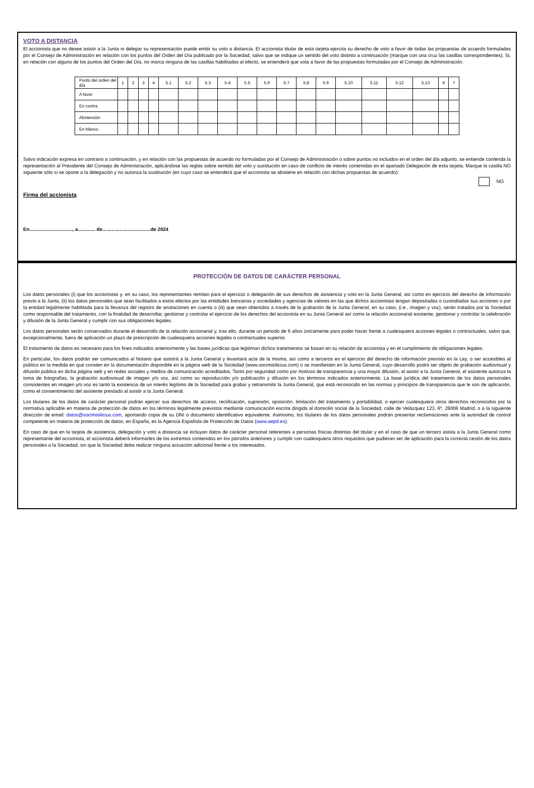VOTO A DISTANCIA
El accionista que no desee asistir a la Junta ni delegar su representación puede emitir su voto a distancia. El accionista titular de esta tarjeta ejercita su derecho de voto a favor de todas las propuestas de acuerdo formuladas por el Consejo de Administración en relación con los puntos del Orden del Día publicado por la Sociedad, salvo que se indique un sentido del voto distinto a continuación (marque con una cruz las casillas correspondientes). Si, en relación con alguno de los puntos del Orden del Día, no marca ninguna de las casillas habilitadas al efecto, se entenderá que vota a favor de las propuestas formuladas por el Consejo de Administración.
| Punto del orden del día | 1 | 2 | 3 | 4 | 5.1 | 5.2 | 5.3 | 5.4 | 5.5 | 5.6 | 5.7 | 5.8 | 5.9 | 5.10 | 5.11 | 5.12 | 5.13 | 6 | 7 |
| --- | --- | --- | --- | --- | --- | --- | --- | --- | --- | --- | --- | --- | --- | --- | --- | --- | --- | --- | --- |
| A favor | | | | | | | | | | | | | | | | | | | |
| En contra | | | | | | | | | | | | | | | | | | | |
| Abstención | | | | | | | | | | | | | | | | | | | |
| En blanco | | | | | | | | | | | | | | | | | | | |
Salvo indicación expresa en contrario a continuación, y en relación con las propuestas de acuerdo no formuladas por el Consejo de Administración o sobre puntos no incluidos en el orden del día adjunto, se entiende conferida la representación al Presidente del Consejo de Administración, aplicándose las reglas sobre sentido del voto y sustitución en caso de conflicto de interés contenidas en el apartado Delegación de esta tarjeta. Marque la casilla NO siguiente sólo si se opone a la delegación y no autoriza la sustitución (en cuyo caso se entenderá que el accionista se abstiene en relación con dichas propuestas de acuerdo):
NO
Firma del accionista
En................................, a............. de....................................de 2024
PROTECCIÓN DE DATOS DE CARÁCTER PERSONAL
Los datos personales (i) que los accionistas y, en su caso, los representantes remitan para el ejercicio o delegación de sus derechos de asistencia y voto en la Junta General, así como en ejercicio del derecho de información previo a la Junta, (ii) los datos personales que sean facilitados a estos efectos por las entidades bancarias y sociedades y agencias de valores en las que dichos accionistas tengan depositadas o custodiadas sus acciones o por la entidad legalmente habilitada para la llevanza del registro de anotaciones en cuenta o (iii) que sean obtenidos a través de la grabación de la Junta General, en su caso, (i.e., imagen y voz), serán tratados por la Sociedad como responsable del tratamiento, con la finalidad de desarrollar, gestionar y controlar el ejercicio de los derechos del accionista en su Junta General así como la relación accionarial existente, gestionar y controlar la celebración y difusión de la Junta General y cumplir con sus obligaciones legales.
Los datos personales serán conservados durante el desarrollo de la relación accionarial y, tras ello, durante un periodo de 6 años únicamente para poder hacer frente a cualesquiera acciones legales o contractuales, salvo que, excepcionalmente, fuera de aplicación un plazo de prescripción de cualesquiera acciones legales o contractuales superior.
El tratamiento de datos es necesario para los fines indicados anteriormente y las bases jurídicas que legitiman dichos tratamientos se basan en su relación de accionista y en el cumplimiento de obligaciones legales.
En particular, los datos podrán ser comunicados al Notario que asistirá a la Junta General y levantará acta de la misma, así como a terceros en el ejercicio del derecho de información previsto en la Ley, o ser accesibles al público en la medida en que consten en la documentación disponible en la página web de la Sociedad (www.socimisilicius.com) o se manifiesten en la Junta General, cuyo desarrollo podrá ser objeto de grabación audiovisual y difusión pública en dicha página web y en redes sociales y medios de comunicación acreditados. Tanto por seguridad como por motivos de transparencia y una mayor difusión, al asistir a la Junta General, el asistente autoriza la toma de fotografías, la grabación audiovisual de imagen y/o voz, así como su reproducción y/o publicación y difusión en los términos indicados anteriormente. La base jurídica del tratamiento de los datos personales consistentes en imagen y/o voz es tanto la existencia de un interés legítimo de la Sociedad para grabar y retransmitir la Junta General, que está reconocido en las normas y principios de transparencia que le son de aplicación, como el consentimiento del asistente prestado al asistir a la Junta General.
Los titulares de los datos de carácter personal podrán ejercer sus derechos de acceso, rectificación, supresión, oposición, limitación del tratamiento y portabilidad, o ejercer cualesquiera otros derechos reconocidos por la normativa aplicable en materia de protección de datos en los términos legalmente previstos mediante comunicación escrita dirigida al domicilio social de la Sociedad, calle de Velázquez 123, 6º, 28006 Madrid, o a la siguiente dirección de email: datos@socimisilicius.com, aportando copia de su DNI o documento identificativo equivalente. Asimismo, los titulares de los datos personales podrán presentar reclamaciones ante la autoridad de control competente en materia de protección de datos; en España, es la Agencia Española de Protección de Datos (www.aepd.es).
En caso de que en la tarjeta de asistencia, delegación y voto a distancia se incluyan datos de carácter personal referentes a personas físicas distintas del titular y en el caso de que un tercero asista a la Junta General como representante del accionista, el accionista deberá informarles de los extremos contenidos en los párrafos anteriores y cumplir con cualesquiera otros requisitos que pudieran ser de aplicación para la correcta cesión de los datos personales a la Sociedad, sin que la Sociedad deba realizar ninguna actuación adicional frente a los interesados.